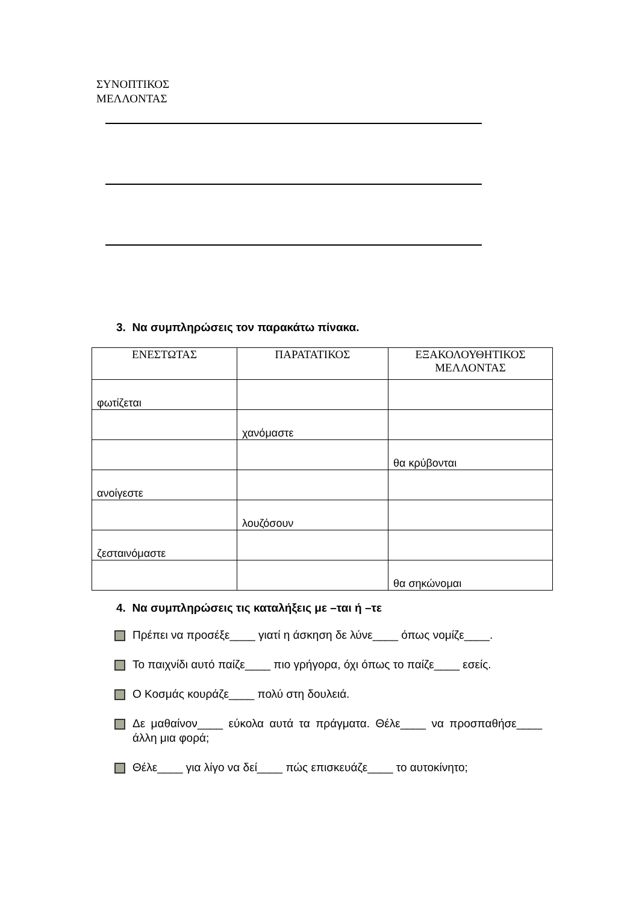ΣΥΝΟΠΤΙΚΟΣ
ΜΕΛΛΟΝΤΑΣ
3. Να συμπληρώσεις τον παρακάτω πίνακα.
| ΕΝΕΣΤΩΤΑΣ | ΠΑΡΑΤΑΤΙΚΟΣ | ΕΞΑΚΟΛΟΥΘΗΤΙΚΟΣ ΜΕΛΛΟΝΤΑΣ |
| --- | --- | --- |
| φωτίζεται | | |
| | χανόμαστε | |
| | | θα κρύβονται |
| ανοίγεστε | | |
| | λουζόσουν | |
| ζεσταινόμαστε | | |
| | | θα σηκώνομαι |
4. Να συμπληρώσεις τις καταλήξεις με –ται ή –τε
Πρέπει να προσέξε____ γιατί η άσκηση δε λύνε____ όπως νομίζε____.
Το παιχνίδι αυτό παίζε____ πιο γρήγορα, όχι όπως το παίζε____ εσείς.
Ο Κοσμάς κουράζε____ πολύ στη δουλειά.
Δε μαθαίνον____ εύκολα αυτά τα πράγματα. Θέλε____ να προσπαθήσε____ άλλη μια φορά;
Θέλε____ για λίγο να δεί____ πώς επισκευάζε____ το αυτοκίνητο;